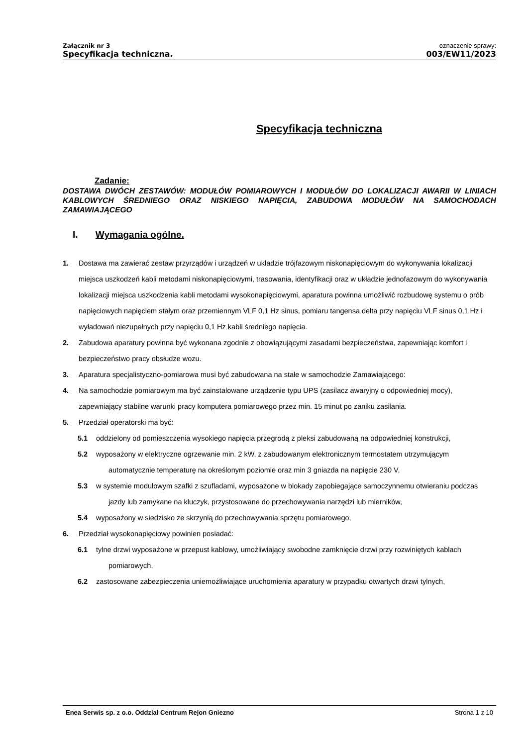Załącznik nr 3
Specyfikacja techniczna.
oznaczenie sprawy:
003/EW11/2023
Specyfikacja techniczna
Zadanie:
DOSTAWA DWÓCH ZESTAWÓW: MODUŁÓW POMIAROWYCH I MODUŁÓW DO LOKALIZACJI AWARII W LINIACH KABLOWYCH ŚREDNIEGO ORAZ NISKIEGO NAPIĘCIA, ZABUDOWA MODUŁÓW NA SAMOCHODACH ZAMAWIAJĄCEGO
I. Wymagania ogólne.
1. Dostawa ma zawierać zestaw przyrządów i urządzeń w układzie trójfazowym niskonapięciowym do wykonywania lokalizacji miejsca uszkodzeń kabli metodami niskonapięciowymi, trasowania, identyfikacji oraz w układzie jednofazowym do wykonywania lokalizacji miejsca uszkodzenia kabli metodami wysokonapięciowymi, aparatura powinna umożliwić rozbudowę systemu o prób napięciowych napięciem stałym oraz przemiennym VLF 0,1 Hz sinus, pomiaru tangensa delta przy napięciu VLF sinus 0,1 Hz i wyładowań niezupełnych przy napięciu 0,1 Hz kabli średniego napięcia.
2. Zabudowa aparatury powinna być wykonana zgodnie z obowiązującymi zasadami bezpieczeństwa, zapewniając komfort i bezpieczeństwo pracy obsłudze wozu.
3. Aparatura specjalistyczno-pomiarowa musi być zabudowana na stałe w samochodzie Zamawiającego:
4. Na samochodzie pomiarowym ma być zainstalowane urządzenie typu UPS (zasilacz awaryjny o odpowiedniej mocy), zapewniający stabilne warunki pracy komputera pomiarowego przez min. 15 minut po zaniku zasilania.
5. Przedział operatorski ma być:
5.1 oddzielony od pomieszczenia wysokiego napięcia przegrodą z pleksi zabudowaną na odpowiedniej konstrukcji,
5.2 wyposażony w elektryczne ogrzewanie min. 2 kW, z zabudowanym elektronicznym termostatem utrzymującym automatycznie temperaturę na określonym poziomie oraz min 3 gniazda na napięcie 230 V,
5.3 w systemie modułowym szafki z szufladami, wyposażone w blokady zapobiegające samoczynnemu otwieraniu podczas jazdy lub zamykane na kluczyk, przystosowane do przechowywania narzędzi lub mierników,
5.4 wyposażony w siedzisko ze skrzynią do przechowywania sprzętu pomiarowego,
6. Przedział wysokonapięciowy powinien posiadać:
6.1 tylne drzwi wyposażone w przepust kablowy, umożliwiający swobodne zamknięcie drzwi przy rozwiniętych kablach pomiarowych,
6.2 zastosowane zabezpieczenia uniemożliwiające uruchomienia aparatury w przypadku otwartych drzwi tylnych,
Enea Serwis sp. z o.o. Oddział Centrum Rejon Gniezno Strona 1 z 10